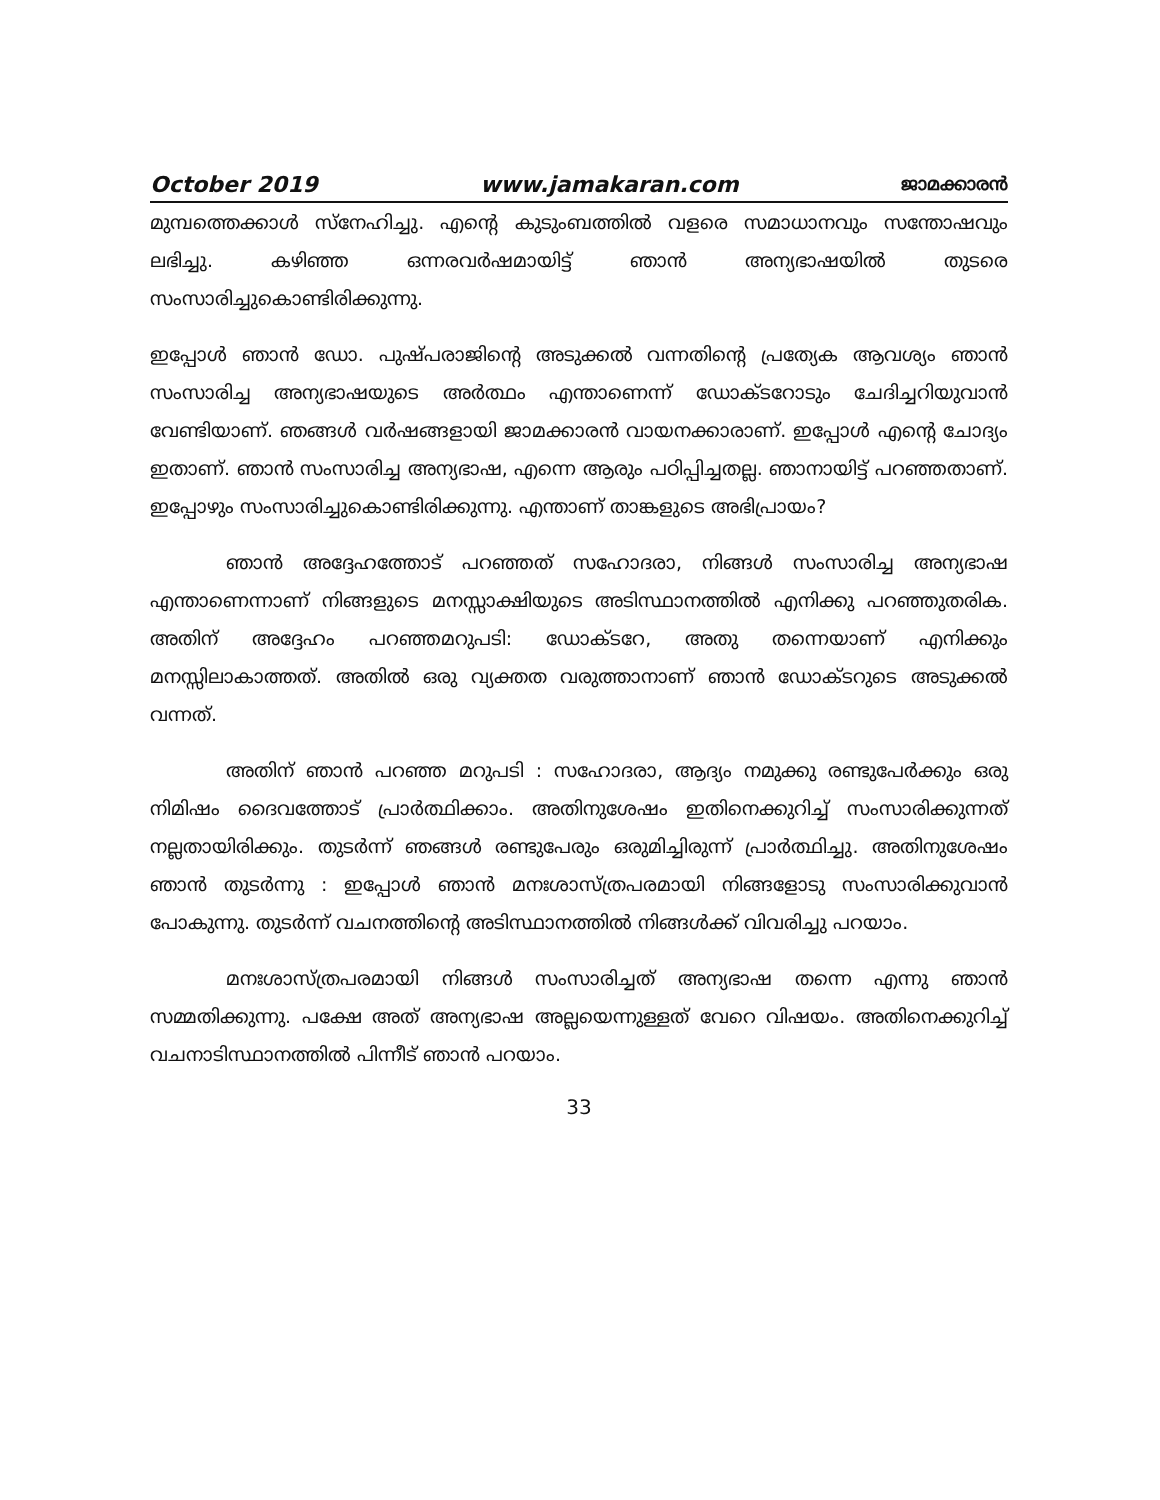October 2019 www.jamakaran.com ജാമക്കാരൻ
മുമ്പത്തെക്കാൾ സ്നേഹിച്ചു. എന്റെ കുടുംബത്തിൽ വളരെ സമാധാനവും സന്തോഷവും ലഭിച്ചു. കഴിഞ്ഞ ഒന്നരവർഷമായിട്ട് ഞാൻ അന്യഭാഷയിൽ തുടരെ സംസാരിച്ചുകൊണ്ടിരിക്കുന്നു.
ഇപ്പോൾ ഞാൻ ഡോ. പുഷ്പരാജിന്റെ അടുക്കൽ വന്നതിന്റെ പ്രത്യേക ആവശ്യം ഞാൻ സംസാരിച്ച അന്യഭാഷയുടെ അർത്ഥം എന്താണെന്ന് ഡോക്ടറോടും ചേദിച്ചറിയുവാൻ വേണ്ടിയാണ്. ഞങ്ങൾ വർഷങ്ങളായി ജാമക്കാരൻ വായനക്കാരാണ്. ഇപ്പോൾ എന്റെ ചോദ്യം ഇതാണ്. ഞാൻ സംസാരിച്ച അന്യഭാഷ, എന്നെ ആരും പഠിപ്പിച്ചതല്ല. ഞാനായിട്ട് പറഞ്ഞതാണ്. ഇപ്പോഴും സംസാരിച്ചുകൊണ്ടിരിക്കുന്നു. എന്താണ് താങ്കളുടെ അഭിപ്രായം?
ഞാൻ അദ്ദേഹത്തോട് പറഞ്ഞത് സഹോദരാ, നിങ്ങൾ സംസാരിച്ച അന്യഭാഷ എന്താണെന്നാണ് നിങ്ങളുടെ മനസ്സാക്ഷിയുടെ അടിസ്ഥാനത്തിൽ എനിക്കു പറഞ്ഞുതരിക. അതിന് അദ്ദേഹം പറഞ്ഞമറുപടി: ഡോക്ടറേ, അതു തന്നെയാണ് എനിക്കും മനസ്സിലാകാത്തത്. അതിൽ ഒരു വ്യക്തത വരുത്താനാണ് ഞാൻ ഡോക്ടറുടെ അടുക്കൽ വന്നത്.
അതിന് ഞാൻ പറഞ്ഞ മറുപടി : സഹോദരാ, ആദ്യം നമുക്കു രണ്ടുപേർക്കും ഒരു നിമിഷം ദൈവത്തോട് പ്രാർത്ഥിക്കാം. അതിനുശേഷം ഇതിനെക്കുറിച്ച് സംസാരിക്കുന്നത് നല്ലതായിരിക്കും. തുടർന്ന് ഞങ്ങൾ രണ്ടുപേരും ഒരുമിച്ചിരുന്ന് പ്രാർത്ഥിച്ചു. അതിനുശേഷം ഞാൻ തുടർന്നു : ഇപ്പോൾ ഞാൻ മനഃശാസ്ത്രപരമായി നിങ്ങളോടു സംസാരിക്കുവാൻ പോകുന്നു. തുടർന്ന് വചനത്തിന്റെ അടിസ്ഥാനത്തിൽ നിങ്ങൾക്ക് വിവരിച്ചു പറയാം.
മനഃശാസ്ത്രപരമായി നിങ്ങൾ സംസാരിച്ചത് അന്യഭാഷ തന്നെ എന്നു ഞാൻ സമ്മതിക്കുന്നു. പക്ഷേ അത് അന്യഭാഷ അല്ലയെന്നുള്ളത് വേറെ വിഷയം. അതിനെക്കുറിച്ച് വചനാടിസ്ഥാനത്തിൽ പിന്നീട് ഞാൻ പറയാം.
33